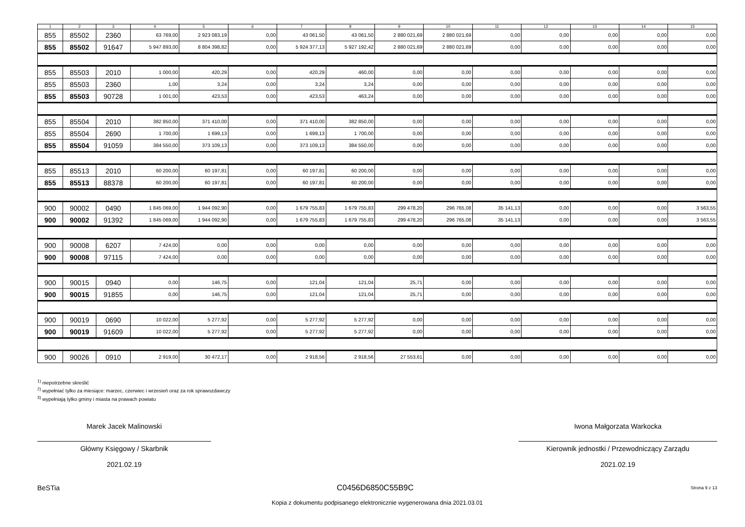| 1 | 2 | 3 | 4 | 5 | 6 | 7 | 8 | 9 | 10 | 11 | 12 | 13 | 14 | 15 |
| --- | --- | --- | --- | --- | --- | --- | --- | --- | --- | --- | --- | --- | --- | --- |
| 855 | 85502 | 2360 | 63 769,00 | 2 923 083,19 | 0,00 | 43 061,50 | 43 061,50 | 2 880 021,69 | 2 880 021,69 | 0,00 | 0,00 | 0,00 | 0,00 | 0,00 |
| 855 | 85502 | 91647 | 5 947 893,00 | 8 804 398,82 | 0,00 | 5 924 377,13 | 5 927 192,42 | 2 880 021,69 | 2 880 021,69 | 0,00 | 0,00 | 0,00 | 0,00 | 0,00 |
| 855 | 85503 | 2010 | 1 000,00 | 420,29 | 0,00 | 420,29 | 460,00 | 0,00 | 0,00 | 0,00 | 0,00 | 0,00 | 0,00 | 0,00 |
| 855 | 85503 | 2360 | 1,00 | 3,24 | 0,00 | 3,24 | 3,24 | 0,00 | 0,00 | 0,00 | 0,00 | 0,00 | 0,00 | 0,00 |
| 855 | 85503 | 90728 | 1 001,00 | 423,53 | 0,00 | 423,53 | 463,24 | 0,00 | 0,00 | 0,00 | 0,00 | 0,00 | 0,00 | 0,00 |
| 855 | 85504 | 2010 | 382 850,00 | 371 410,00 | 0,00 | 371 410,00 | 382 850,00 | 0,00 | 0,00 | 0,00 | 0,00 | 0,00 | 0,00 | 0,00 |
| 855 | 85504 | 2690 | 1 700,00 | 1 699,13 | 0,00 | 1 699,13 | 1 700,00 | 0,00 | 0,00 | 0,00 | 0,00 | 0,00 | 0,00 | 0,00 |
| 855 | 85504 | 91059 | 384 550,00 | 373 109,13 | 0,00 | 373 109,13 | 384 550,00 | 0,00 | 0,00 | 0,00 | 0,00 | 0,00 | 0,00 | 0,00 |
| 855 | 85513 | 2010 | 60 200,00 | 60 197,81 | 0,00 | 60 197,81 | 60 200,00 | 0,00 | 0,00 | 0,00 | 0,00 | 0,00 | 0,00 | 0,00 |
| 855 | 85513 | 88378 | 60 200,00 | 60 197,81 | 0,00 | 60 197,81 | 60 200,00 | 0,00 | 0,00 | 0,00 | 0,00 | 0,00 | 0,00 | 0,00 |
| 900 | 90002 | 0490 | 1 845 069,00 | 1 944 092,90 | 0,00 | 1 679 755,83 | 1 679 755,83 | 299 478,20 | 296 765,08 | 35 141,13 | 0,00 | 0,00 | 0,00 | 3 563,55 |
| 900 | 90002 | 91392 | 1 845 069,00 | 1 944 092,90 | 0,00 | 1 679 755,83 | 1 679 755,83 | 299 478,20 | 296 765,08 | 35 141,13 | 0,00 | 0,00 | 0,00 | 3 563,55 |
| 900 | 90008 | 6207 | 7 424,00 | 0,00 | 0,00 | 0,00 | 0,00 | 0,00 | 0,00 | 0,00 | 0,00 | 0,00 | 0,00 | 0,00 |
| 900 | 90008 | 97115 | 7 424,00 | 0,00 | 0,00 | 0,00 | 0,00 | 0,00 | 0,00 | 0,00 | 0,00 | 0,00 | 0,00 | 0,00 |
| 900 | 90015 | 0940 | 0,00 | 146,75 | 0,00 | 121,04 | 121,04 | 25,71 | 0,00 | 0,00 | 0,00 | 0,00 | 0,00 | 0,00 |
| 900 | 90015 | 91855 | 0,00 | 146,75 | 0,00 | 121,04 | 121,04 | 25,71 | 0,00 | 0,00 | 0,00 | 0,00 | 0,00 | 0,00 |
| 900 | 90019 | 0690 | 10 022,00 | 5 277,92 | 0,00 | 5 277,92 | 5 277,92 | 0,00 | 0,00 | 0,00 | 0,00 | 0,00 | 0,00 | 0,00 |
| 900 | 90019 | 91609 | 10 022,00 | 5 277,92 | 0,00 | 5 277,92 | 5 277,92 | 0,00 | 0,00 | 0,00 | 0,00 | 0,00 | 0,00 | 0,00 |
| 900 | 90026 | 0910 | 2 919,00 | 30 472,17 | 0,00 | 2 918,56 | 2 918,56 | 27 553,61 | 0,00 | 0,00 | 0,00 | 0,00 | 0,00 | 0,00 |
<sup>1)</sup> niepotrzebne skreślić
<sup>2)</sup> wypełniać tylko za miesiące: marzec, czerwiec i wrzesień oraz za rok sprawozdawczy
<sup>3)</sup> wypełniają tylko gminy i miasta na prawach powiatu
Marek Jacek Malinowski
Główny Księgowy / Skarbnik
2021.02.19
Iwona Małgorzata Warkocka
Kierownik jednostki / Przewodniczący Zarządu
2021.02.19
BeSTia C0456D6850C55B9C Strona 9 z 13
Kopia z dokumentu podpisanego elektronicznie wygenerowana dnia 2021.03.01